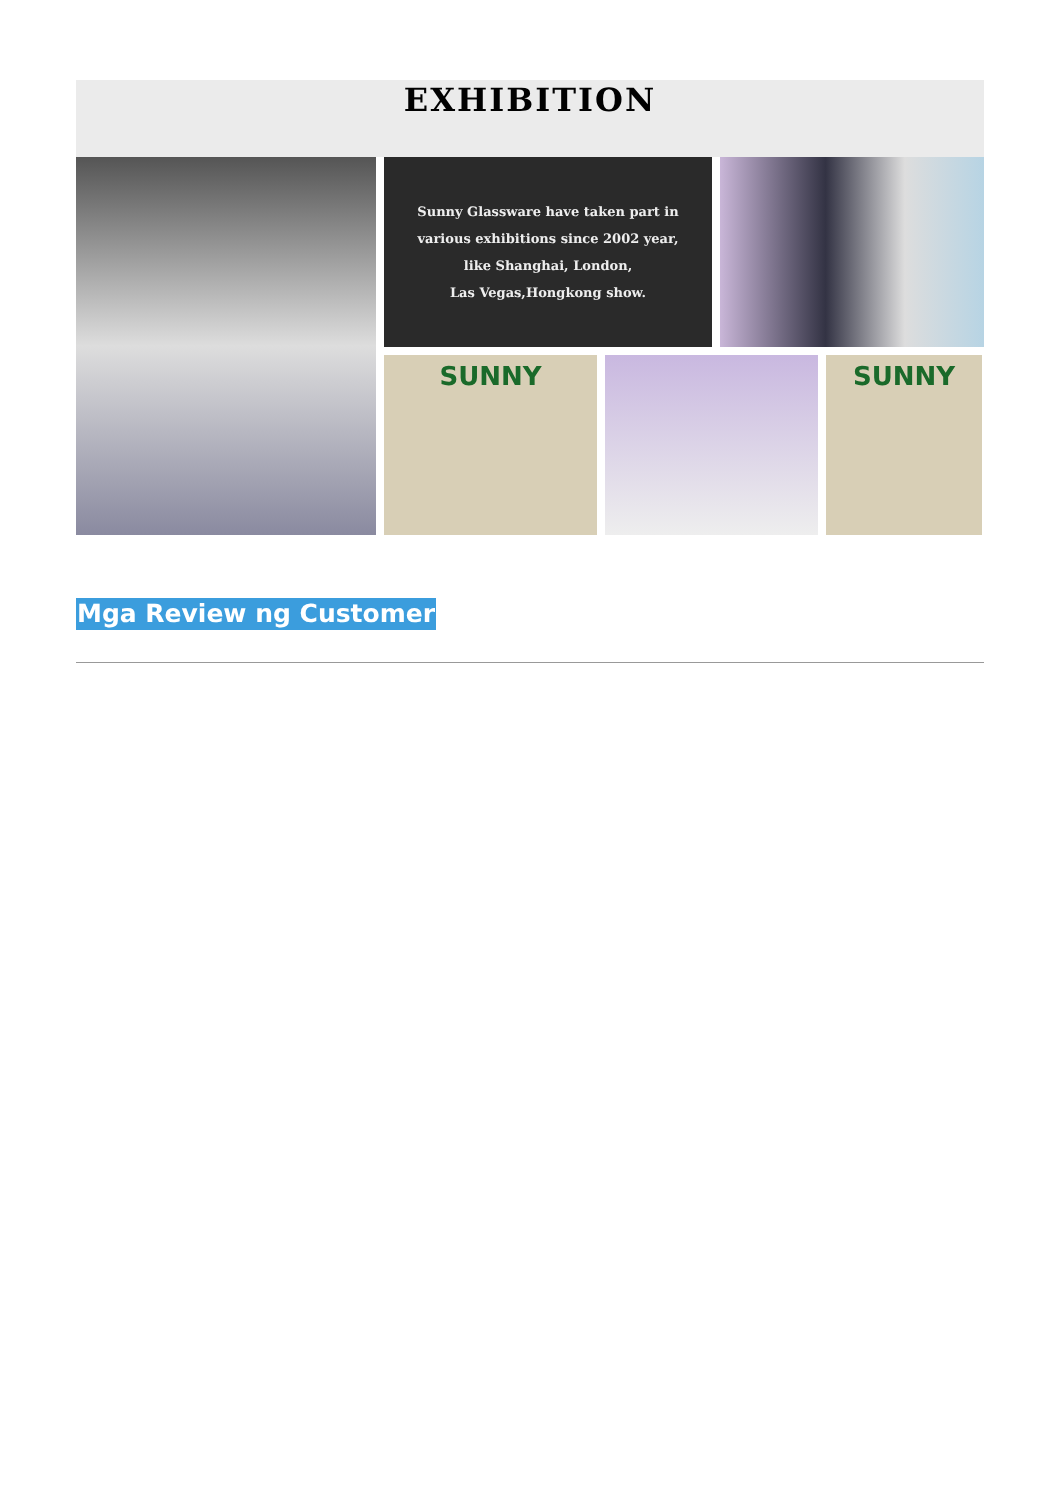EXHIBITION
Sunny Glassware have taken part in
various exhibitions since 2002 year,
like Shanghai, London,
Las Vegas,Hongkong show.
SUNNY
SUNNY
Mga Review ng Customer